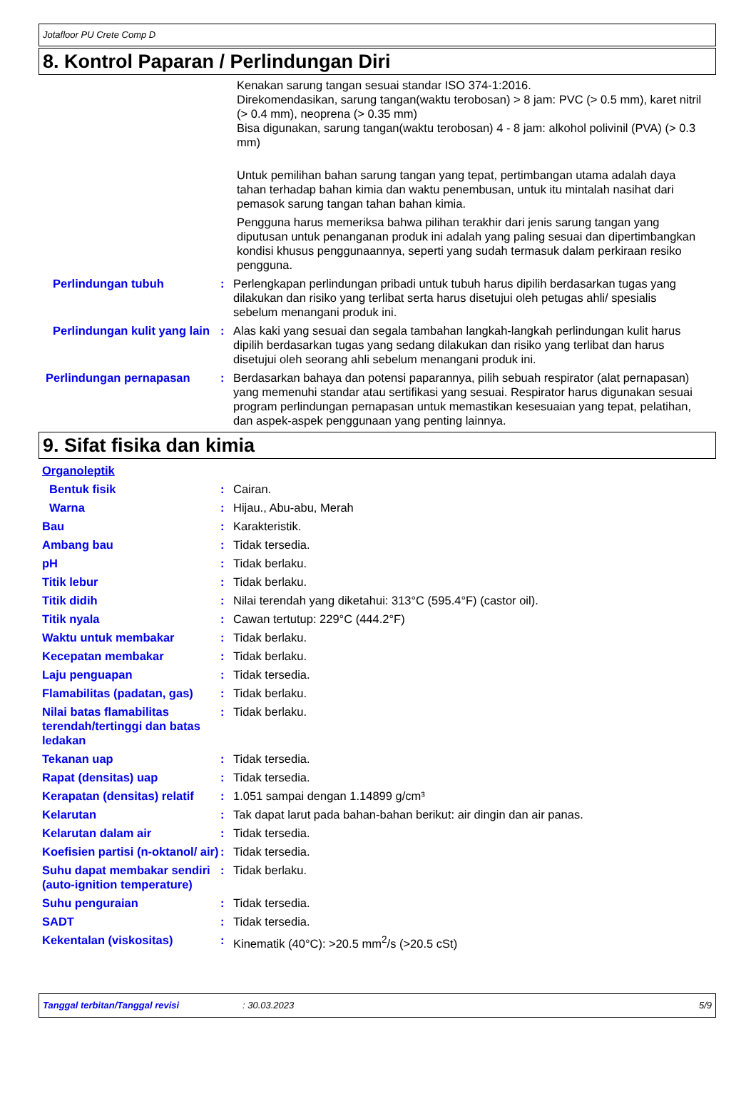Jotafloor PU Crete Comp D
8. Kontrol Paparan / Perlindungan Diri
Kenakan sarung tangan sesuai standar ISO 374-1:2016.
Direkomendasikan, sarung tangan(waktu terobosan) > 8 jam: PVC (> 0.5 mm), karet nitril (> 0.4 mm), neoprena (> 0.35 mm)
Bisa digunakan, sarung tangan(waktu terobosan) 4 - 8 jam: alkohol polivinil (PVA) (> 0.3 mm)
Untuk pemilihan bahan sarung tangan yang tepat, pertimbangan utama adalah daya tahan terhadap bahan kimia dan waktu penembusan, untuk itu mintalah nasihat dari pemasok sarung tangan tahan bahan kimia.
Pengguna harus memeriksa bahwa pilihan terakhir dari jenis sarung tangan yang diputusan untuk penanganan produk ini adalah yang paling sesuai dan dipertimbangkan kondisi khusus penggunaannya, seperti yang sudah termasuk dalam perkiraan resiko pengguna.
Perlindungan tubuh : Perlengkapan perlindungan pribadi untuk tubuh harus dipilih berdasarkan tugas yang dilakukan dan risiko yang terlibat serta harus disetujui oleh petugas ahli/ spesialis sebelum menangani produk ini.
Perlindungan kulit yang lain
: Alas kaki yang sesuai dan segala tambahan langkah-langkah perlindungan kulit harus dipilih berdasarkan tugas yang sedang dilakukan dan risiko yang terlibat dan harus disetujui oleh seorang ahli sebelum menangani produk ini.
Perlindungan pernapasan : Berdasarkan bahaya dan potensi paparannya, pilih sebuah respirator (alat pernapasan) yang memenuhi standar atau sertifikasi yang sesuai. Respirator harus digunakan sesuai program perlindungan pernapasan untuk memastikan kesesuaian yang tepat, pelatihan, dan aspek-aspek penggunaan yang penting lainnya.
9. Sifat fisika dan kimia
Organoleptik
Bentuk fisik : Cairan.
Warna : Hijau., Abu-abu, Merah
Bau : Karakteristik.
Ambang bau : Tidak tersedia.
pH : Tidak berlaku.
Titik lebur : Tidak berlaku.
Titik didih : Nilai terendah yang diketahui: 313°C (595.4°F) (castor oil).
Titik nyala : Cawan tertutup: 229°C (444.2°F)
Waktu untuk membakar : Tidak berlaku.
Kecepatan membakar : Tidak berlaku.
Laju penguapan : Tidak tersedia.
Flamabilitas (padatan, gas)
: Tidak berlaku.
Nilai batas flamabilitas terendah/tertinggi dan batas ledakan
: Tidak berlaku.
Tekanan uap : Tidak tersedia.
Rapat (densitas) uap : Tidak tersedia.
Kerapatan (densitas) relatif
: 1.051 sampai dengan 1.14899 g/cm³
Kelarutan : Tak dapat larut pada bahan-bahan berikut: air dingin dan air panas.
Kelarutan dalam air : Tidak tersedia.
Koefisien partisi (n-oktanol/ air)
: Tidak tersedia.
Suhu dapat membakar sendiri (auto-ignition temperature)
: Tidak berlaku.
Suhu penguraian : Tidak tersedia.
SADT : Tidak tersedia.
Kekentalan (viskositas) : Kinematik (40°C): >20.5 mm<sup>2</sup>/s (>20.5 cSt)
Tanggal terbitan/Tanggal revisi: 30.03.2023 5/9